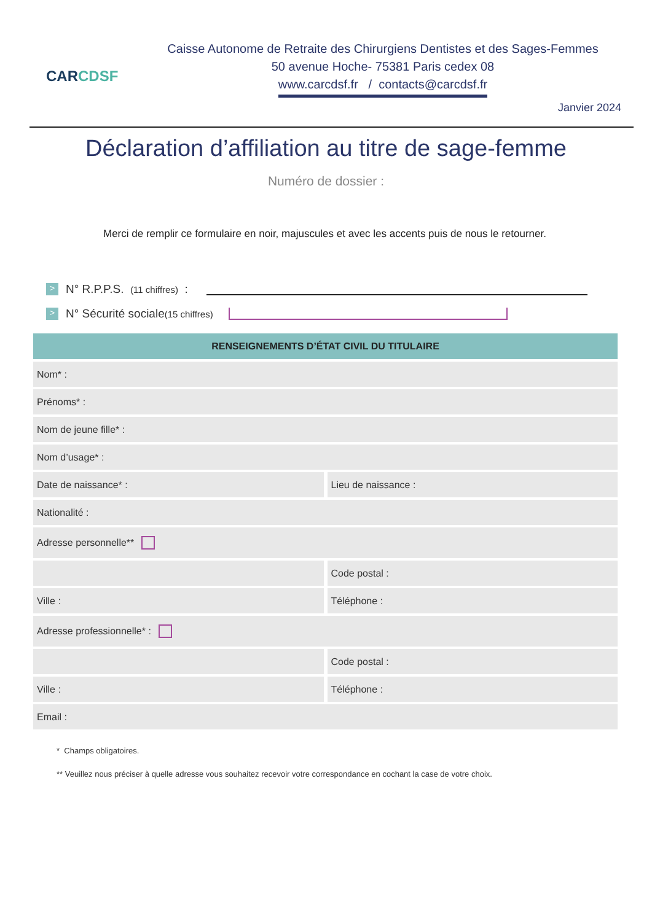CARCDSF
Caisse Autonome de Retraite des Chirurgiens Dentistes et des Sages-Femmes
50 avenue Hoche- 75381 Paris cedex 08
www.carcdsf.fr / contacts@carcdsf.fr
Janvier 2024
Déclaration d’affiliation au titre de sage-femme
Numéro de dossier :
Merci de remplir ce formulaire en noir, majuscules et avec les accents puis de nous le retourner.
> N° R.P.P.S. (11 chiffres) :
> N° Sécurité sociale (15 chiffres)
RENSEIGNEMENTS D’ÉTAT CIVIL DU TITULAIRE
Nom* :
Prénoms* :
Nom de jeune fille* :
Nom d’usage* :
Date de naissance* : Lieu de naissance :
Nationalité :
Adresse personnelle**
Code postal :
Ville : Téléphone :
Adresse professionnelle* :
Code postal :
Ville : Téléphone :
Email :
* Champs obligatoires.
** Veuillez nous préciser à quelle adresse vous souhaitez recevoir votre correspondance en cochant la case de votre choix.